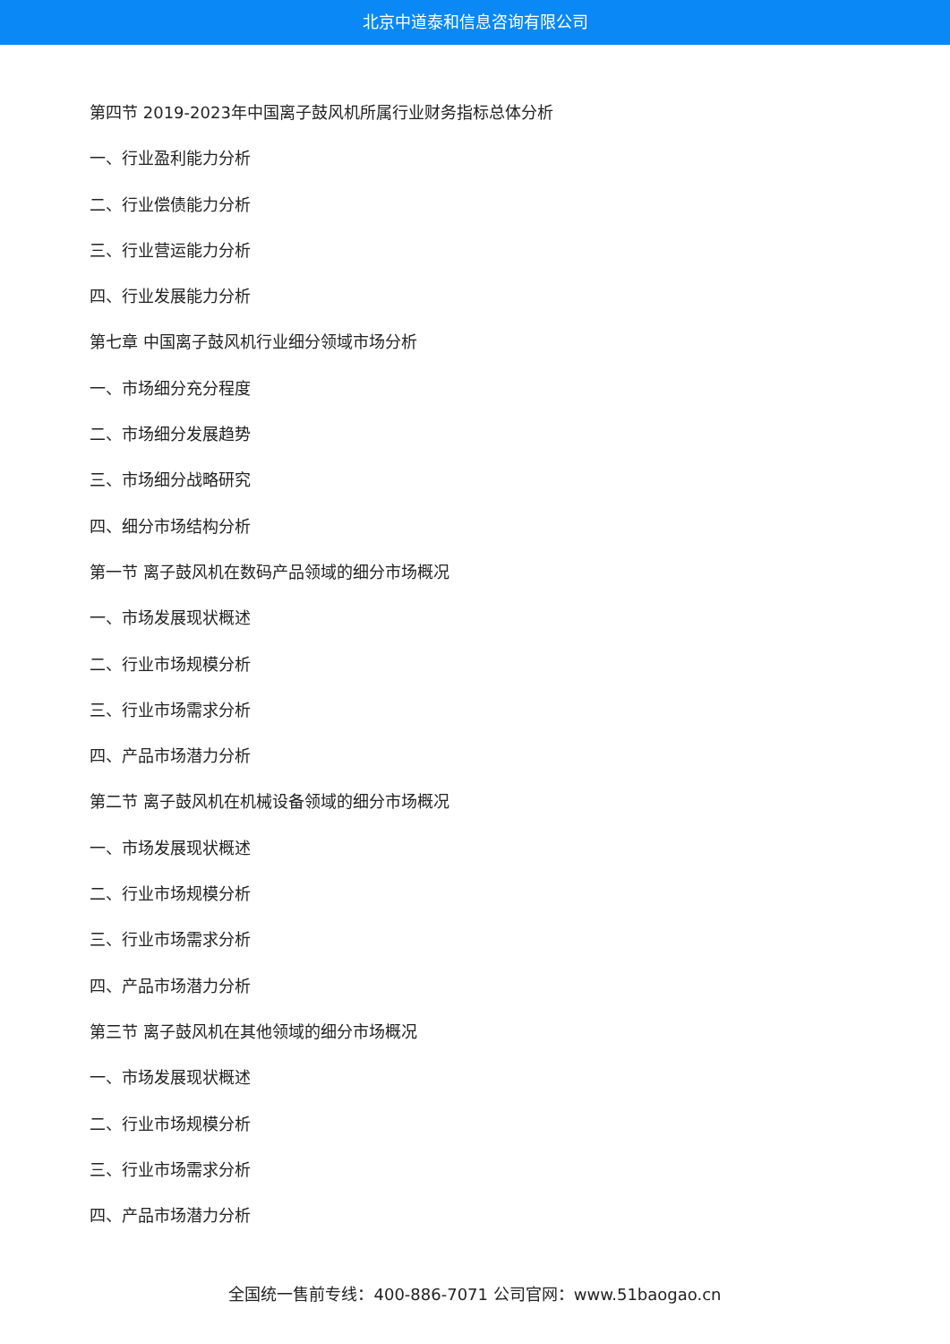北京中道泰和信息咨询有限公司
第四节 2019-2023年中国离子鼓风机所属行业财务指标总体分析
一、行业盈利能力分析
二、行业偿债能力分析
三、行业营运能力分析
四、行业发展能力分析
第七章 中国离子鼓风机行业细分领域市场分析
一、市场细分充分程度
二、市场细分发展趋势
三、市场细分战略研究
四、细分市场结构分析
第一节 离子鼓风机在数码产品领域的细分市场概况
一、市场发展现状概述
二、行业市场规模分析
三、行业市场需求分析
四、产品市场潜力分析
第二节 离子鼓风机在机械设备领域的细分市场概况
一、市场发展现状概述
二、行业市场规模分析
三、行业市场需求分析
四、产品市场潜力分析
第三节 离子鼓风机在其他领域的细分市场概况
一、市场发展现状概述
二、行业市场规模分析
三、行业市场需求分析
四、产品市场潜力分析
全国统一售前专线：400-886-7071 公司官网：www.51baogao.cn